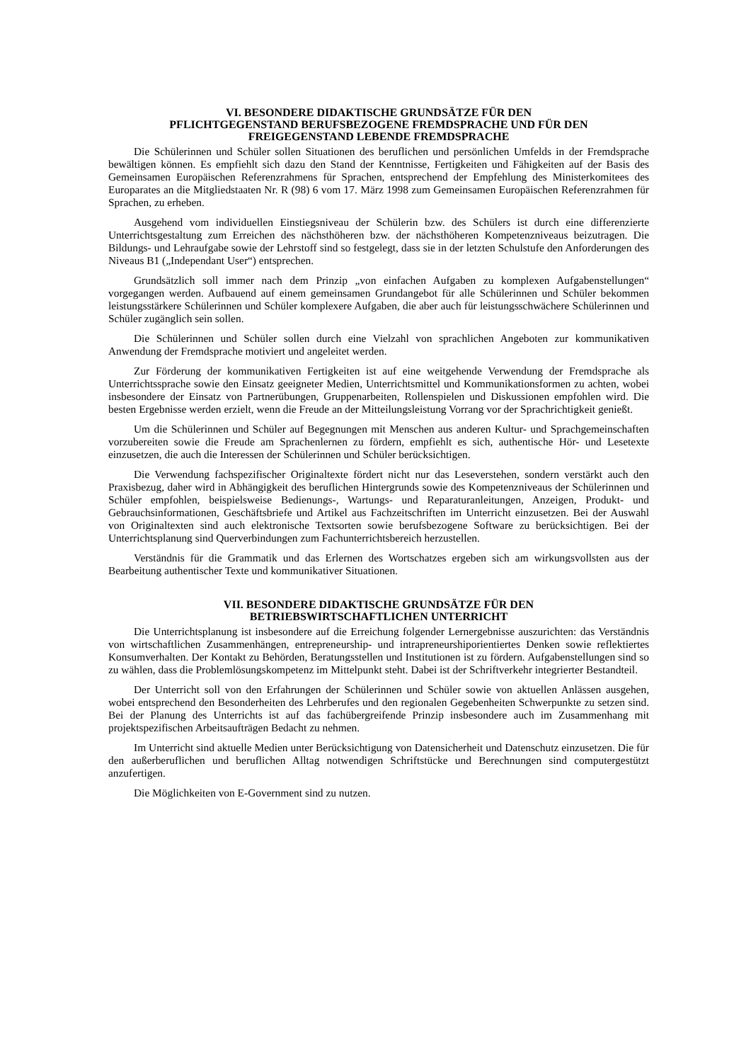VI. BESONDERE DIDAKTISCHE GRUNDSÄTZE FÜR DEN
PFLICHTGEGENSTAND BERUFSBEZOGENE FREMDSPRACHE UND FÜR DEN
FREIGEGENSTAND LEBENDE FREMDSPRACHE
Die Schülerinnen und Schüler sollen Situationen des beruflichen und persönlichen Umfelds in der Fremdsprache bewältigen können. Es empfiehlt sich dazu den Stand der Kenntnisse, Fertigkeiten und Fähigkeiten auf der Basis des Gemeinsamen Europäischen Referenzrahmens für Sprachen, entsprechend der Empfehlung des Ministerkomitees des Europarates an die Mitgliedstaaten Nr. R (98) 6 vom 17. März 1998 zum Gemeinsamen Europäischen Referenzrahmen für Sprachen, zu erheben.
Ausgehend vom individuellen Einstiegsniveau der Schülerin bzw. des Schülers ist durch eine differenzierte Unterrichtsgestaltung zum Erreichen des nächsthöheren bzw. der nächsthöheren Kompetenzniveaus beizutragen. Die Bildungs- und Lehraufgabe sowie der Lehrstoff sind so festgelegt, dass sie in der letzten Schulstufe den Anforderungen des Niveaus B1 („Independant User“) entsprechen.
Grundsätzlich soll immer nach dem Prinzip „von einfachen Aufgaben zu komplexen Aufgabenstellungen“ vorgegangen werden. Aufbauend auf einem gemeinsamen Grundangebot für alle Schülerinnen und Schüler bekommen leistungsstärkere Schülerinnen und Schüler komplexere Aufgaben, die aber auch für leistungsschwächere Schülerinnen und Schüler zugänglich sein sollen.
Die Schülerinnen und Schüler sollen durch eine Vielzahl von sprachlichen Angeboten zur kommunikativen Anwendung der Fremdsprache motiviert und angeleitet werden.
Zur Förderung der kommunikativen Fertigkeiten ist auf eine weitgehende Verwendung der Fremdsprache als Unterrichtssprache sowie den Einsatz geeigneter Medien, Unterrichtsmittel und Kommunikationsformen zu achten, wobei insbesondere der Einsatz von Partnerübungen, Gruppenarbeiten, Rollenspielen und Diskussionen empfohlen wird. Die besten Ergebnisse werden erzielt, wenn die Freude an der Mitteilungsleistung Vorrang vor der Sprachrichtigkeit genießt.
Um die Schülerinnen und Schüler auf Begegnungen mit Menschen aus anderen Kultur- und Sprachgemeinschaften vorzubereiten sowie die Freude am Sprachenlernen zu fördern, empfiehlt es sich, authentische Hör- und Lesetexte einzusetzen, die auch die Interessen der Schülerinnen und Schüler berücksichtigen.
Die Verwendung fachspezifischer Originaltexte fördert nicht nur das Leseverstehen, sondern verstärkt auch den Praxisbezug, daher wird in Abhängigkeit des beruflichen Hintergrunds sowie des Kompetenzniveaus der Schülerinnen und Schüler empfohlen, beispielsweise Bedienungs-, Wartungs- und Reparaturanleitungen, Anzeigen, Produkt- und Gebrauchsinformationen, Geschäftsbriefe und Artikel aus Fachzeitschriften im Unterricht einzusetzen. Bei der Auswahl von Originaltexten sind auch elektronische Textsorten sowie berufsbezogene Software zu berücksichtigen. Bei der Unterrichtsplanung sind Querverbindungen zum Fachunterrichtsbereich herzustellen.
Verständnis für die Grammatik und das Erlernen des Wortschatzes ergeben sich am wirkungsvollsten aus der Bearbeitung authentischer Texte und kommunikativer Situationen.
VII. BESONDERE DIDAKTISCHE GRUNDSÄTZE FÜR DEN
BETRIEBSWIRTSCHAFTLICHEN UNTERRICHT
Die Unterrichtsplanung ist insbesondere auf die Erreichung folgender Lernergebnisse auszurichten: das Verständnis von wirtschaftlichen Zusammenhängen, entrepreneurship- und intrapreneurshiporientiertes Denken sowie reflektiertes Konsumverhalten. Der Kontakt zu Behörden, Beratungsstellen und Institutionen ist zu fördern. Aufgabenstellungen sind so zu wählen, dass die Problemlösungskompetenz im Mittelpunkt steht. Dabei ist der Schriftverkehr integrierter Bestandteil.
Der Unterricht soll von den Erfahrungen der Schülerinnen und Schüler sowie von aktuellen Anlässen ausgehen, wobei entsprechend den Besonderheiten des Lehrberufes und den regionalen Gegebenheiten Schwerpunkte zu setzen sind. Bei der Planung des Unterrichts ist auf das fachübergreifende Prinzip insbesondere auch im Zusammenhang mit projektspezifischen Arbeitsaufträgen Bedacht zu nehmen.
Im Unterricht sind aktuelle Medien unter Berücksichtigung von Datensicherheit und Datenschutz einzusetzen. Die für den außerberuflichen und beruflichen Alltag notwendigen Schriftstücke und Berechnungen sind computergestützt anzufertigen.
Die Möglichkeiten von E-Government sind zu nutzen.